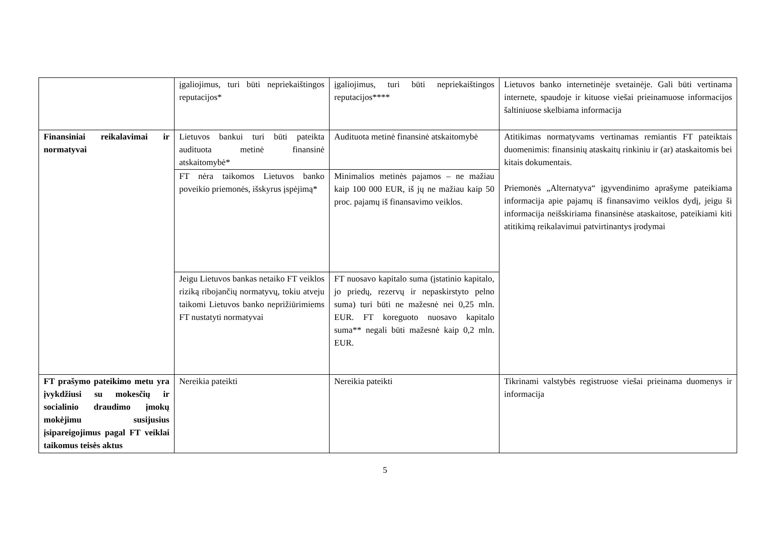| | įgaliojimus, turi būti nepriekaištingos reputacijos* | įgaliojimus, turi būti nepriekaištingos reputacijos**** | Lietuvos banko internetinėje svetainėje. Gali būti vertinama internete, spaudoje ir kituose viešai prieinamuose informacijos šaltiniuose skelbiama informacija |
| Finansiniai reikalavimai ir normatyvai | Lietuvos bankui turi būti pateikta audituota metinė finansinė atskaitomybė* | Audituota metinė finansinė atskaitomybė | Atitikimas normatyvams vertinamas remiantis FT pateiktais duomenimis: finansinių ataskaitų rinkiniu ir (ar) ataskaitomis bei kitais dokumentais. Priemonės „Alternatyva“ įgyvendinimo aprašyme pateikiama informacija apie pajamų iš finansavimo veiklos dydį, jeigu ši informacija neišskiriama finansinėse ataskaitose, pateikiami kiti atitikimą reikalavimui patvirtinantys įrodymai |
| | FT nėra taikomos Lietuvos banko poveikio priemonės, išskyrus įspėjimą* | Minimalios metinės pajamos – ne mažiau kaip 100 000 EUR, iš jų ne mažiau kaip 50 proc. pajamų iš finansavimo veiklos. | |
| | Jeigu Lietuvos bankas netaiko FT veiklos riziką ribojančių normatyvų, tokiu atveju taikomi Lietuvos banko neprižiūrimiems FT nustatyti normatyvai | FT nuosavo kapitalo suma (įstatinio kapitalo, jo priedų, rezervų ir nepaskirstyto pelno suma) turi būti ne mažesnė nei 0,25 mln. EUR. FT koreguoto nuosavo kapitalo suma** negali būti mažesnė kaip 0,2 mln. EUR. | |
| FT prašymo pateikimo metu yra įvykdžiusi su mokesčių ir socialinio draudimo įmokų mokėjimu susijusius įsipareigojimus pagal FT veiklai taikomus teisės aktus | Nereikia pateikti | Nereikia pateikti | Tikrinami valstybės registruose viešai prieinama duomenys ir informacija |
5